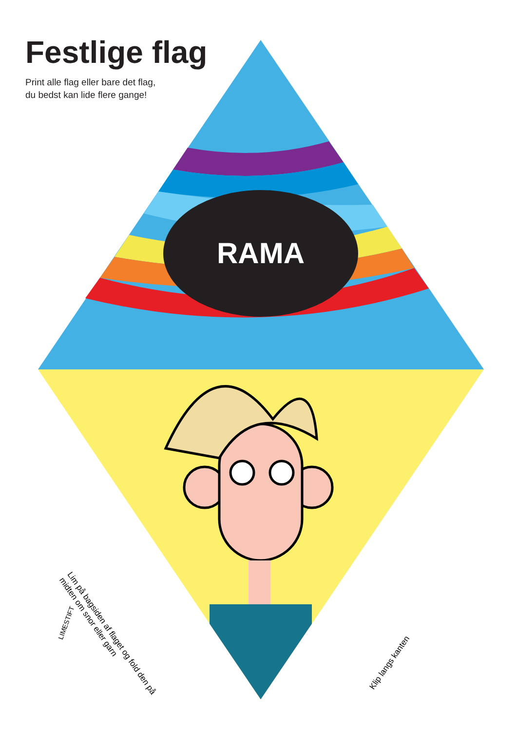RAMA
Festlige flag
Print alle flag eller bare det flag,
du bedst kan lide flere gange!
Lim på bagsiden af flaget og fold den på midten om snor eller garn
Klip langs kanten
LIMESTIFT